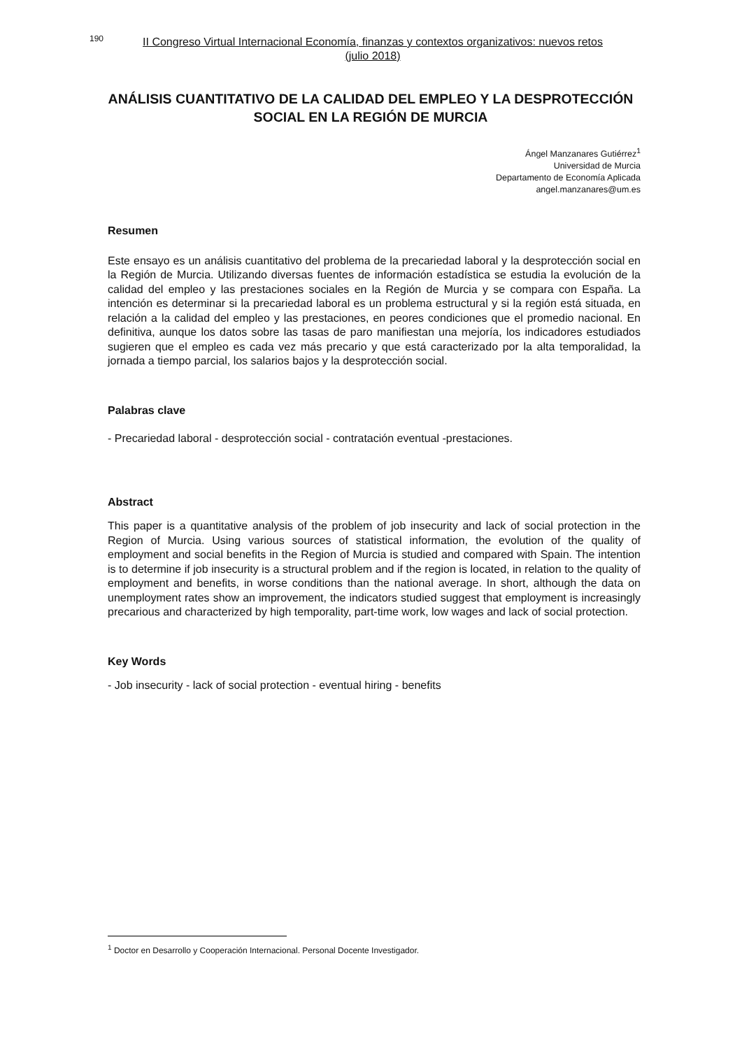190 II Congreso Virtual Internacional Economía, finanzas y contextos organizativos: nuevos retos
(julio 2018)
ANÁLISIS CUANTITATIVO DE LA CALIDAD DEL EMPLEO Y LA DESPROTECCIÓN SOCIAL EN LA REGIÓN DE MURCIA
Ángel Manzanares Gutiérrez<sup>1</sup>
Universidad de Murcia
Departamento de Economía Aplicada
angel.manzanares@um.es
Resumen
Este ensayo es un análisis cuantitativo del problema de la precariedad laboral y la desprotección social en la Región de Murcia. Utilizando diversas fuentes de información estadística se estudia la evolución de la calidad del empleo y las prestaciones sociales en la Región de Murcia y se compara con España. La intención es determinar si la precariedad laboral es un problema estructural y si la región está situada, en relación a la calidad del empleo y las prestaciones, en peores condiciones que el promedio nacional. En definitiva, aunque los datos sobre las tasas de paro manifiestan una mejoría, los indicadores estudiados sugieren que el empleo es cada vez más precario y que está caracterizado por la alta temporalidad, la jornada a tiempo parcial, los salarios bajos y la desprotección social.
Palabras clave
- Precariedad laboral - desprotección social - contratación eventual -prestaciones.
Abstract
This paper is a quantitative analysis of the problem of job insecurity and lack of social protection in the Region of Murcia. Using various sources of statistical information, the evolution of the quality of employment and social benefits in the Region of Murcia is studied and compared with Spain. The intention is to determine if job insecurity is a structural problem and if the region is located, in relation to the quality of employment and benefits, in worse conditions than the national average. In short, although the data on unemployment rates show an improvement, the indicators studied suggest that employment is increasingly precarious and characterized by high temporality, part-time work, low wages and lack of social protection.
Key Words
- Job insecurity - lack of social protection - eventual hiring - benefits
<sup>1</sup> Doctor en Desarrollo y Cooperación Internacional. Personal Docente Investigador.